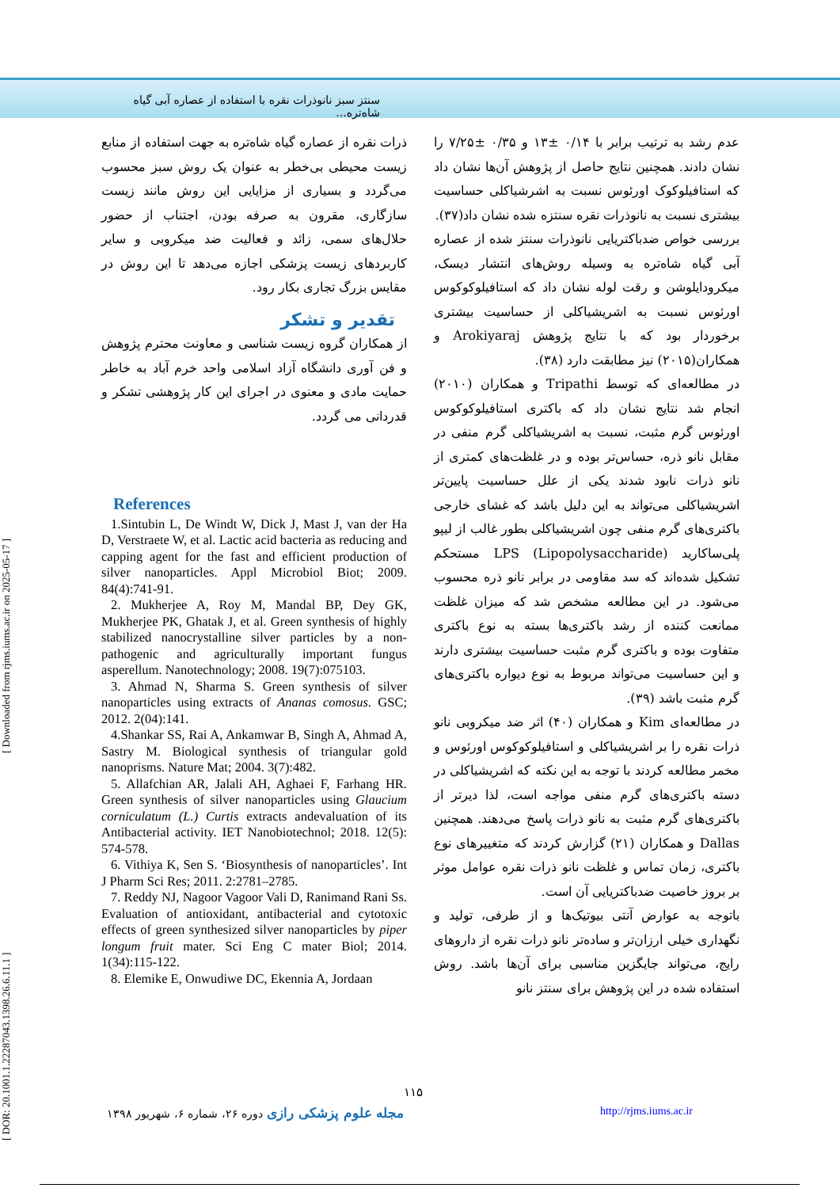سنتز سبز نانوذرات نقره با استفاده از عصاره آبی گیاه شاه‌تره...
[ DOR: 20.1001.1.22287043.1398.26.6.11.1 ] [ Downloaded from rjms.iums.ac.ir on 2025-05-17 ]
عدم رشد به ترتیب برابر با ۰/۱۴ ±۱۳ و ۰/۳۵ ±۷/۲۵ را نشان دادند. همچنین نتایج حاصل از پژوهش آن‌ها نشان داد که استافیلوکوک اورئوس نسبت به اشرشیاکلی حساسیت بیشتری نسبت به نانوذرات نقره سنتزه شده نشان داد(۳۷).
بررسی خواص ضدباکتریایی نانوذرات سنتز شده از عصاره آبی گیاه شاه‌تره به وسیله روش‌های انتشار دیسک، میکرودایلوشن و رقت لوله نشان داد که استافیلوکوکوس اورئوس نسبت به اشریشیاکلی از حساسیت بیشتری برخوردار بود که با نتایج پژوهش Arokiyaraj و همکاران(۲۰۱۵) نیز مطابقت دارد (۳۸).
در مطالعه‌ای که توسط Tripathi و همکاران (۲۰۱۰) انجام شد نتایج نشان داد که باکتری استافیلوکوکوس اورئوس گرم مثبت، نسبت به اشریشیاکلی گرم منفی در مقابل نانو ذره، حساس‌تر بوده و در غلظت‌های کمتری از نانو ذرات نابود شدند یکی از علل حساسیت پایین‌تر اشریشیاکلی می‌تواند به این دلیل باشد که غشای خارجی باکتری‌های گرم منفی چون اشریشیاکلی بطور غالب از لیپو پلی‌ساکارید LPS (Lipopolysaccharide) مستحکم تشکیل شده‌اند که سد مقاومی در برابر نانو ذره محسوب می‌شود. در این مطالعه مشخص شد که میزان غلظت ممانعت کننده از رشد باکتری‌ها بسته به نوع باکتری متفاوت بوده و باکتری گرم مثبت حساسیت بیشتری دارند و این حساسیت می‌تواند مربوط به نوع دیواره باکتری‌های گرم مثبت باشد (۳۹).
در مطالعه‌ای Kim و همکاران (۴۰) اثر ضد میکروبی نانو ذرات نقره را بر اشریشیاکلی و استافیلوکوکوس اورئوس و مخمر مطالعه کردند با توجه به این نکته که اشریشیاکلی در دسته باکتری‌های گرم منفی مواجه است، لذا دیرتر از باکتری‌های گرم مثبت به نانو ذرات پاسخ می‌دهند. همچنین Dallas و همکاران (۲۱) گزارش کردند که متغییرهای نوع باکتری، زمان تماس و غلظت نانو ذرات نقره عوامل موثر بر بروز خاصیت ضدباکتریایی آن است.
باتوجه به عوارض آنتی بیوتیک‌ها و از طرفی، تولید و نگهداری خیلی ارزان‌تر و ساده‌تر نانو ذرات نقره از داروهای رایج، می‌تواند جایگزین مناسبی برای آن‌ها باشد. روش استفاده شده در این پژوهش برای سنتز نانو
ذرات نقره از عصاره گیاه شاه‌تره به جهت استفاده از منابع زیست محیطی بی‌خطر به عنوان یک روش سبز محسوب می‌گردد و بسیاری از مزایایی این روش مانند زیست سازگاری، مقرون به صرفه بودن، اجتناب از حضور حلال‌های سمی، زائد و فعالیت ضد میکروبی و سایر کاربردهای زیست پزشکی اجازه می‌دهد تا این روش در مقایس بزرگ تجاری بکار رود.
تقدیر و تشکر
از همکاران گروه زیست شناسی و معاونت محترم پژوهش و فن آوری دانشگاه آزاد اسلامی واحد خرم آباد به خاطر حمایت مادی و معنوی در اجرای این کار پژوهشی تشکر و قدردانی می گردد.
References
1.Sintubin L, De Windt W, Dick J, Mast J, van der Ha D, Verstraete W, et al. Lactic acid bacteria as reducing and capping agent for the fast and efficient production of silver nanoparticles. Appl Microbiol Biot; 2009. 84(4):741-91.
2. Mukherjee A, Roy M, Mandal BP, Dey GK, Mukherjee PK, Ghatak J, et al. Green synthesis of highly stabilized nanocrystalline silver particles by a non-pathogenic and agriculturally important fungus asperellum. Nanotechnology; 2008. 19(7):075103.
3. Ahmad N, Sharma S. Green synthesis of silver nanoparticles using extracts of Ananas comosus. GSC; 2012. 2(04):141.
4.Shankar SS, Rai A, Ankamwar B, Singh A, Ahmad A, Sastry M. Biological synthesis of triangular gold nanoprisms. Nature Mat; 2004. 3(7):482.
5. Allafchian AR, Jalali AH, Aghaei F, Farhang HR. Green synthesis of silver nanoparticles using Glaucium corniculatum (L.) Curtis extracts andevaluation of its Antibacterial activity. IET Nanobiotechnol; 2018. 12(5): 574-578.
6. Vithiya K, Sen S. ‘Biosynthesis of nanoparticles’. Int J Pharm Sci Res; 2011. 2:2781–2785.
7. Reddy NJ, Nagoor Vagoor Vali D, Ranimand Rani Ss. Evaluation of antioxidant, antibacterial and cytotoxic effects of green synthesized silver nanoparticles by piper longum fruit mater. Sci Eng C mater Biol; 2014. 1(34):115-122.
8. Elemike E, Onwudiwe DC, Ekennia A, Jordaan
۱۱۵
مجله علوم پزشکی رازی دوره ۲۶، شماره ۶، شهریور ۱۳۹۸ http://rjms.iums.ac.ir